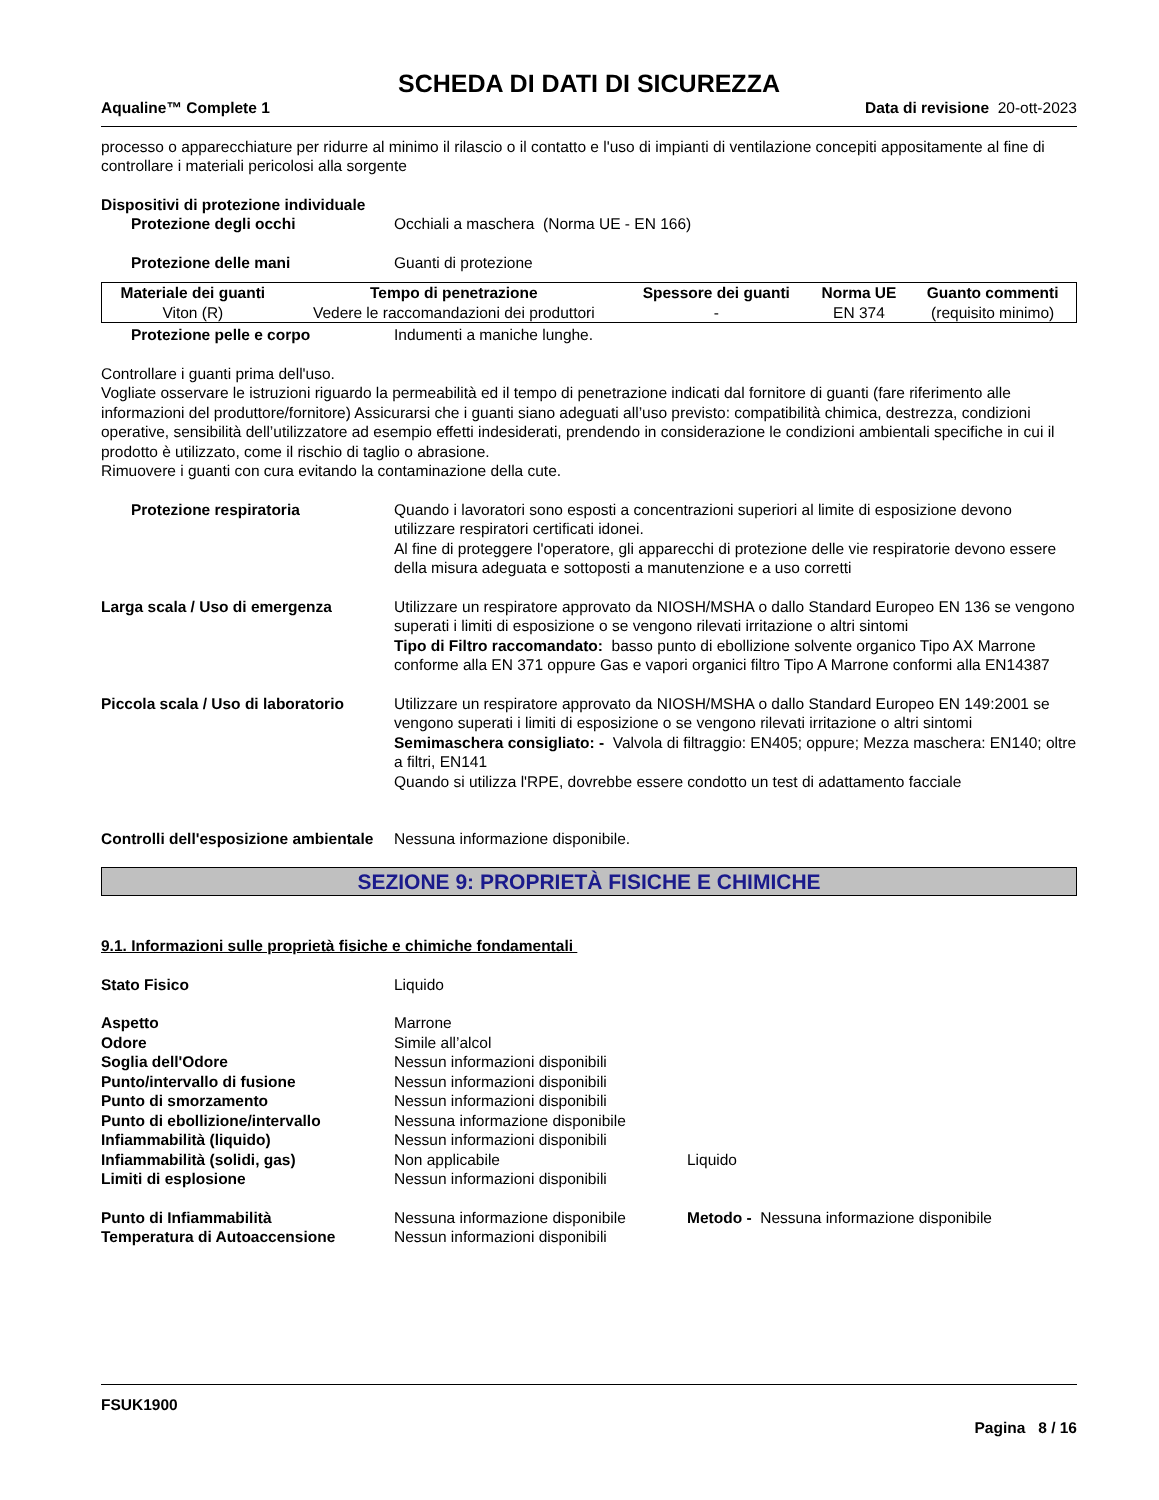SCHEDA DI DATI DI SICUREZZA
Aqualine™ Complete 1 Data di revisione 20-ott-2023
processo o apparecchiature per ridurre al minimo il rilascio o il contatto e l'uso di impianti di ventilazione concepiti appositamente al fine di controllare i materiali pericolosi alla sorgente
Dispositivi di protezione individuale
Protezione degli occhi Occhiali a maschera (Norma UE - EN 166)
Protezione delle mani Guanti di protezione
| Materiale dei guanti | Tempo di penetrazione | Spessore dei guanti | Norma UE | Guanto commenti |
| --- | --- | --- | --- | --- |
| Viton (R) | Vedere le raccomandazioni dei produttori | - | EN 374 | (requisito minimo) |
Protezione pelle e corpo Indumenti a maniche lunghe.
Controllare i guanti prima dell'uso.
Vogliate osservare le istruzioni riguardo la permeabilità ed il tempo di penetrazione indicati dal fornitore di guanti (fare riferimento alle informazioni del produttore/fornitore) Assicurarsi che i guanti siano adeguati all’uso previsto: compatibilità chimica, destrezza, condizioni operative, sensibilità dell’utilizzatore ad esempio effetti indesiderati, prendendo in considerazione le condizioni ambientali specifiche in cui il prodotto è utilizzato, come il rischio di taglio o abrasione.
Rimuovere i guanti con cura evitando la contaminazione della cute.
Protezione respiratoria Quando i lavoratori sono esposti a concentrazioni superiori al limite di esposizione devono utilizzare respiratori certificati idonei.
Al fine di proteggere l'operatore, gli apparecchi di protezione delle vie respiratorie devono essere della misura adeguata e sottoposti a manutenzione e a uso corretti
Larga scala / Uso di emergenza Utilizzare un respiratore approvato da NIOSH/MSHA o dallo Standard Europeo EN 136 se vengono superati i limiti di esposizione o se vengono rilevati irritazione o altri sintomi
Tipo di Filtro raccomandato: basso punto di ebollizione solvente organico Tipo AX Marrone conforme alla EN 371 oppure Gas e vapori organici filtro Tipo A Marrone conformi alla EN14387
Piccola scala / Uso di laboratorio
Utilizzare un respiratore approvato da NIOSH/MSHA o dallo Standard Europeo EN 149:2001 se vengono superati i limiti di esposizione o se vengono rilevati irritazione o altri sintomi
Semimaschera consigliato: - Valvola di filtraggio: EN405; oppure; Mezza maschera: EN140; oltre a filtri, EN141
Quando si utilizza l'RPE, dovrebbe essere condotto un test di adattamento facciale
Controlli dell'esposizione ambientale
Nessuna informazione disponibile.
SEZIONE 9: PROPRIETÀ FISICHE E CHIMICHE
9.1. Informazioni sulle proprietà fisiche e chimiche fondamentali
Stato Fisico Liquido
Aspetto Marrone
Odore Simile all’alcol
Soglia dell'Odore Nessun informazioni disponibili
Punto/intervallo di fusione Nessun informazioni disponibili
Punto di smorzamento Nessun informazioni disponibili
Punto di ebollizione/intervallo Nessuna informazione disponibile
Infiammabilità (liquido) Nessun informazioni disponibili
Infiammabilità (solidi, gas) Non applicabile Liquido
Limiti di esplosione Nessun informazioni disponibili
Punto di Infiammabilità Nessuna informazione disponibile
Metodo - Nessuna informazione disponibile
Temperatura di Autoaccensione Nessun informazioni disponibili
FSUK1900
Pagina 8 / 16